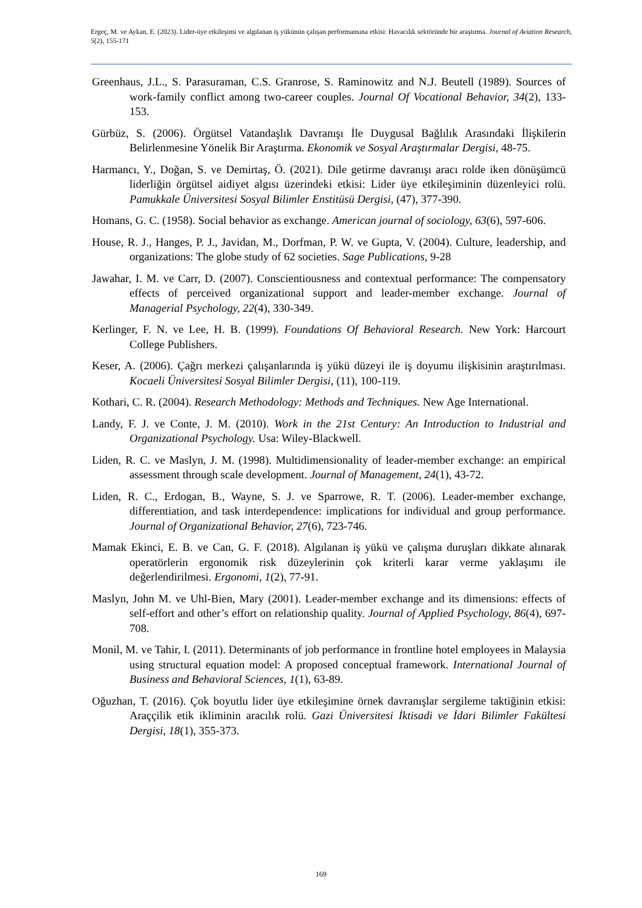Ergeç, M. ve Aykan, E. (2023). Lider-üye etkileşimi ve algılanan iş yükünün çalışan performansına etkisi: Havacılık sektöründe bir araştırma. Journal of Aviation Research, 5(2), 155-171
Greenhaus, J.L., S. Parasuraman, C.S. Granrose, S. Raminowitz and N.J. Beutell (1989). Sources of work-family conflict among two-career couples. Journal Of Vocational Behavior, 34(2), 133-153.
Gürbüz, S. (2006). Örgütsel Vatandaşlık Davranışı İle Duygusal Bağlılık Arasındaki İlişkilerin Belirlenmesine Yönelik Bir Araştırma. Ekonomik ve Sosyal Araştırmalar Dergisi, 48-75.
Harmancı, Y., Doğan, S. ve Demirtaş, Ö. (2021). Dile getirme davranışı aracı rolde iken dönüşümcü liderliğin örgütsel aidiyet algısı üzerindeki etkisi: Lider üye etkileşiminin düzenleyici rolü. Pamukkale Üniversitesi Sosyal Bilimler Enstitüsü Dergisi, (47), 377-390.
Homans, G. C. (1958). Social behavior as exchange. American journal of sociology, 63(6), 597-606.
House, R. J., Hanges, P. J., Javidan, M., Dorfman, P. W. ve Gupta, V. (2004). Culture, leadership, and organizations: The globe study of 62 societies. Sage Publications, 9-28
Jawahar, I. M. ve Carr, D. (2007). Conscientiousness and contextual performance: The compensatory effects of perceived organizational support and leader-member exchange. Journal of Managerial Psychology, 22(4), 330-349.
Kerlinger, F. N. ve Lee, H. B. (1999). Foundations Of Behavioral Research. New York: Harcourt College Publishers.
Keser, A. (2006). Çağrı merkezi çalışanlarında iş yükü düzeyi ile iş doyumu ilişkisinin araştırılması. Kocaeli Üniversitesi Sosyal Bilimler Dergisi, (11), 100-119.
Kothari, C. R. (2004). Research Methodology: Methods and Techniques. New Age International.
Landy, F. J. ve Conte, J. M. (2010). Work in the 21st Century: An Introduction to Industrial and Organizational Psychology. Usa: Wiley-Blackwell.
Liden, R. C. ve Maslyn, J. M. (1998). Multidimensionality of leader-member exchange: an empirical assessment through scale development. Journal of Management, 24(1), 43-72.
Liden, R. C., Erdogan, B., Wayne, S. J. ve Sparrowe, R. T. (2006). Leader-member exchange, differentiation, and task interdependence: implications for individual and group performance. Journal of Organizational Behavior, 27(6), 723-746.
Mamak Ekinci, E. B. ve Can, G. F. (2018). Algılanan iş yükü ve çalışma duruşları dikkate alınarak operatörlerin ergonomik risk düzeylerinin çok kriterli karar verme yaklaşımı ile değerlendirilmesi. Ergonomi, 1(2), 77-91.
Maslyn, John M. ve Uhl-Bien, Mary (2001). Leader-member exchange and its dimensions: effects of self-effort and other’s effort on relationship quality. Journal of Applied Psychology, 86(4), 697-708.
Monil, M. ve Tahir, I. (2011). Determinants of job performance in frontline hotel employees in Malaysia using structural equation model: A proposed conceptual framework. International Journal of Business and Behavioral Sciences, 1(1), 63-89.
Oğuzhan, T. (2016). Çok boyutlu lider üye etkileşimine örnek davranışlar sergileme taktiğinin etkisi: Araççilik etik ikliminin aracılık rolü. Gazi Üniversitesi İktisadi ve İdari Bilimler Fakültesi Dergisi, 18(1), 355-373.
169